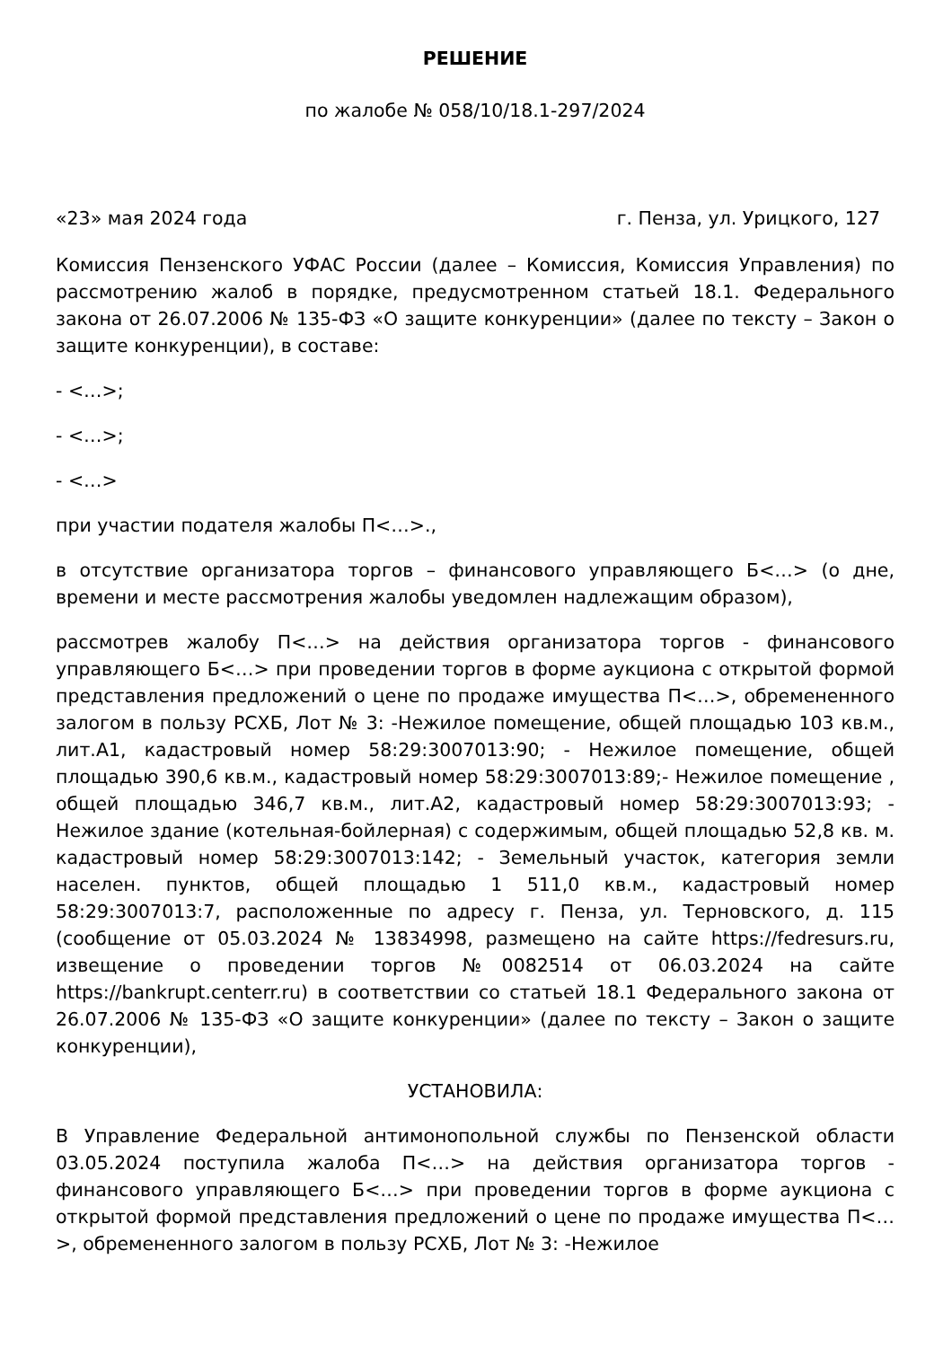РЕШЕНИЕ
по жалобе № 058/10/18.1-297/2024
«23» мая 2024 года г. Пенза, ул. Урицкого, 127
Комиссия Пензенского УФАС России (далее – Комиссия, Комиссия Управления) по рассмотрению жалоб в порядке, предусмотренном статьей 18.1. Федерального закона от 26.07.2006 № 135-ФЗ «О защите конкуренции» (далее по тексту – Закон о защите конкуренции), в составе:
- <…>;
- <…>;
- <…>
при участии подателя жалобы П<…>.,
в отсутствие организатора торгов – финансового управляющего Б<…> (о дне, времени и месте рассмотрения жалобы уведомлен надлежащим образом),
рассмотрев жалобу П<…> на действия организатора торгов - финансового управляющего Б<…> при проведении торгов в форме аукциона с открытой формой представления предложений о цене по продаже имущества П<…>, обремененного залогом в пользу РСХБ, Лот № 3: -Нежилое помещение, общей площадью 103 кв.м., лит.А1, кадастровый номер 58:29:3007013:90; - Нежилое помещение, общей площадью 390,6 кв.м., кадастровый номер 58:29:3007013:89;- Нежилое помещение , общей площадью 346,7 кв.м., лит.А2, кадастровый номер 58:29:3007013:93; - Нежилое здание (котельная-бойлерная) с содержимым, общей площадью 52,8 кв. м. кадастровый номер 58:29:3007013:142; - Земельный участок, категория земли населен. пунктов, общей площадью 1 511,0 кв.м., кадастровый номер 58:29:3007013:7, расположенные по адресу г. Пенза, ул. Терновского, д. 115 (сообщение от 05.03.2024 № 13834998, размещено на сайте https://fedresurs.ru, извещение о проведении торгов №0082514 от 06.03.2024 на сайте https://bankrupt.centerr.ru) в соответствии со статьей 18.1 Федерального закона от 26.07.2006 № 135-ФЗ «О защите конкуренции» (далее по тексту – Закон о защите конкуренции),
УСТАНОВИЛА:
В Управление Федеральной антимонопольной службы по Пензенской области 03.05.2024 поступила жалоба П<…> на действия организатора торгов - финансового управляющего Б<…> при проведении торгов в форме аукциона с открытой формой представления предложений о цене по продаже имущества П<…>, обремененного залогом в пользу РСХБ, Лот № 3: -Нежилое